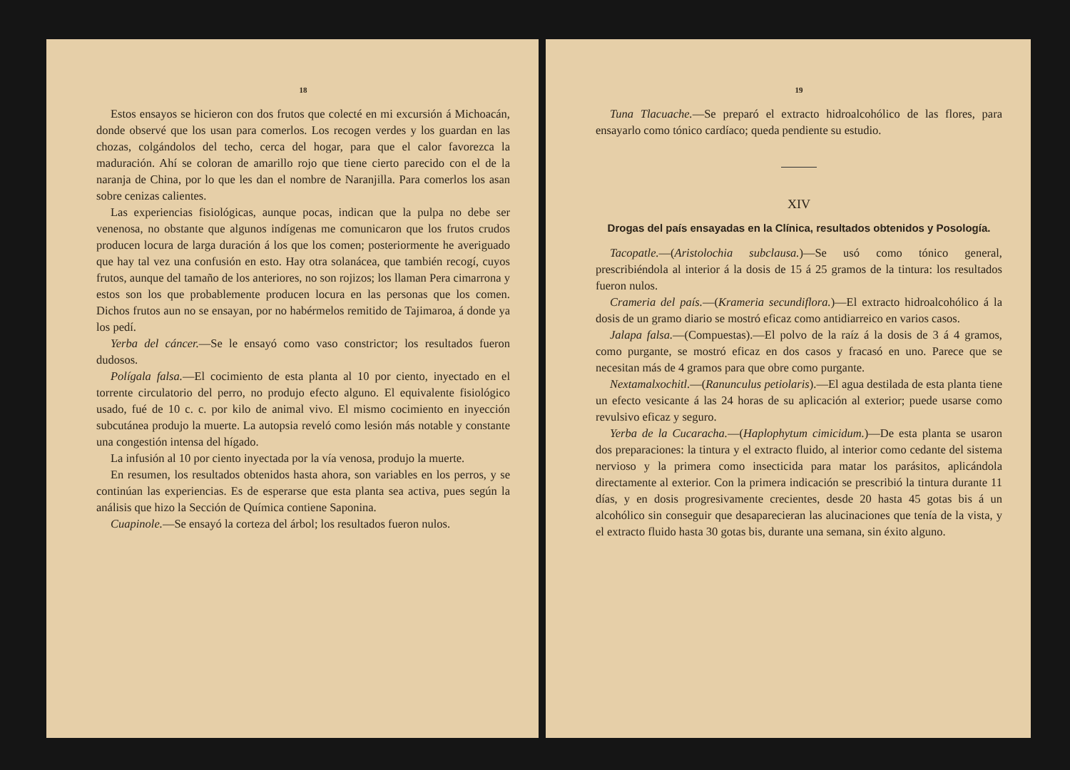18
Estos ensayos se hicieron con dos frutos que colecté en mi excursión á Michoacán, donde observé que los usan para comerlos. Los recogen verdes y los guardan en las chozas, colgándolos del techo, cerca del hogar, para que el calor favorezca la maduración. Ahí se coloran de amarillo rojo que tiene cierto parecido con el de la naranja de China, por lo que les dan el nombre de Naranjilla. Para comerlos los asan sobre cenizas calientes.
Las experiencias fisiológicas, aunque pocas, indican que la pulpa no debe ser venenosa, no obstante que algunos indígenas me comunicaron que los frutos crudos producen locura de larga duración á los que los comen; posteriormente he averiguado que hay tal vez una confusión en esto. Hay otra solanácea, que también recogí, cuyos frutos, aunque del tamaño de los anteriores, no son rojizos; los llaman Pera cimarrona y estos son los que probablemente producen locura en las personas que los comen. Dichos frutos aun no se ensayan, por no habérmelos remitido de Tajimaroa, á donde ya los pedí.
Yerba del cáncer.—Se le ensayó como vaso constrictor; los resultados fueron dudosos.
Polígala falsa.—El cocimiento de esta planta al 10 por ciento, inyectado en el torrente circulatorio del perro, no produjo efecto alguno. El equivalente fisiológico usado, fué de 10 c. c. por kilo de animal vivo. El mismo cocimiento en inyección subcutánea produjo la muerte. La autopsia reveló como lesión más notable y constante una congestión intensa del hígado.
La infusión al 10 por ciento inyectada por la vía venosa, produjo la muerte.
En resumen, los resultados obtenidos hasta ahora, son variables en los perros, y se continúan las experiencias. Es de esperarse que esta planta sea activa, pues según la análisis que hizo la Sección de Química contiene Saponina.
Cuapinole.—Se ensayó la corteza del árbol; los resultados fueron nulos.
19
Tuna Tlacuache.—Se preparó el extracto hidroalcohólico de las flores, para ensayarlo como tónico cardíaco; queda pendiente su estudio.
XIV
Drogas del país ensayadas en la Clínica, resultados obtenidos y Posología.
Tacopatle.—(Aristolochia subclausa.)—Se usó como tónico general, prescribiéndola al interior á la dosis de 15 á 25 gramos de la tintura: los resultados fueron nulos.
Crameria del país.—(Krameria secundiflora.)—El extracto hidroalcohólico á la dosis de un gramo diario se mostró eficaz como antidiarreico en varios casos.
Jalapa falsa.—(Compuestas).—El polvo de la raíz á la dosis de 3 á 4 gramos, como purgante, se mostró eficaz en dos casos y fracasó en uno. Parece que se necesitan más de 4 gramos para que obre como purgante.
Nextamalxochitl.—(Ranunculus petiolaris).—El agua destilada de esta planta tiene un efecto vesicante á las 24 horas de su aplicación al exterior; puede usarse como revulsivo eficaz y seguro.
Yerba de la Cucaracha.—(Haplophytum cimicidum.)—De esta planta se usaron dos preparaciones: la tintura y el extracto fluido, al interior como cedante del sistema nervioso y la primera como insecticida para matar los parásitos, aplicándola directamente al exterior. Con la primera indicación se prescribió la tintura durante 11 días, y en dosis progresivamente crecientes, desde 20 hasta 45 gotas bis á un alcohólico sin conseguir que desaparecieran las alucinaciones que tenía de la vista, y el extracto fluido hasta 30 gotas bis, durante una semana, sin éxito alguno.